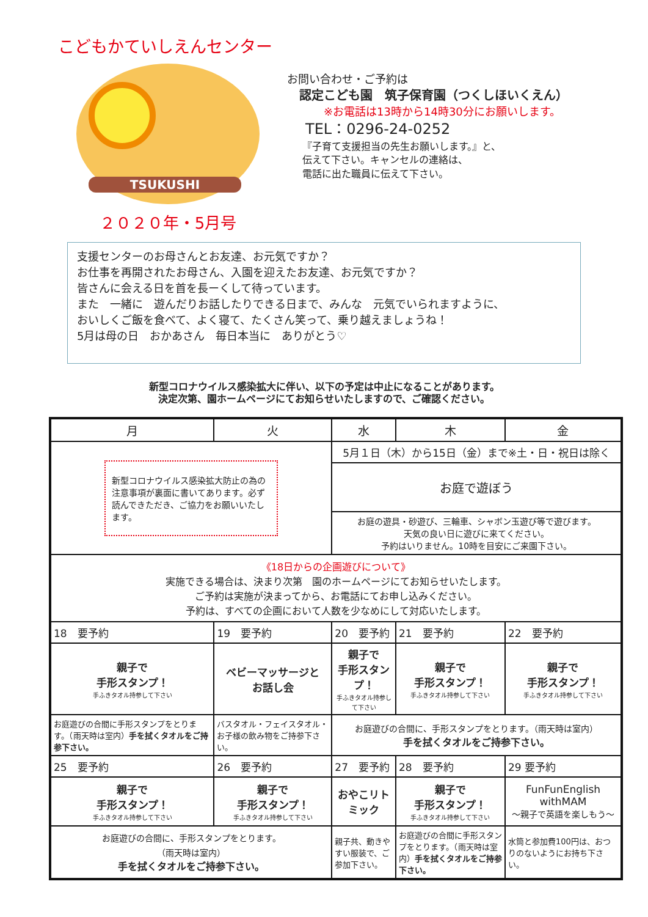こどもかていしえんセンター
TSUKUSHI
２０２０年・5月号
お問い合わせ・ご予約は
認定こども園　筑子保育園（つくしほいくえん）
※お電話は13時から14時30分にお願いします。
TEL：0296-24-0252
『子育て支援担当の先生お願いします。』と、
伝えて下さい。キャンセルの連絡は、
電話に出た職員に伝えて下さい。
支援センターのお母さんとお友達、お元気ですか？
お仕事を再開されたお母さん、入園を迎えたお友達、お元気ですか？
皆さんに会える日を首を長ーくして待っています。
また　一緒に　遊んだりお話したりできる日まで、みんな　元気でいられますように、
おいしくご飯を食べて、よく寝て、たくさん笑って、乗り越えましょうね！
5月は母の日　おかあさん　毎日本当に　ありがとう♡
新型コロナウイルス感染拡大に伴い、以下の予定は中止になることがあります。
決定次第、園ホームページにてお知らせいたしますので、ご確認ください。
| 月 | 火 | 水 | 木 | 金 |
| --- | --- | --- | --- | --- |
| 新型コロナウイルス感染拡大防止の為の注意事項が裏面に書いてあります。必ず読んできただき、ご協力をお願いいたします。 | | 5月１日（木）から15日（金）まで※土・日・祝日は除く | | |
| | | お庭で遊ぼう | | |
| | | お庭の遊具・砂遊び、三輪車、シャボン玉遊び等で遊びます。 天気の良い日に遊びに来てください。 予約はいりません。10時を目安にご来園下さい。 | | |
| 《18日からの企画遊びについて》 実施できる場合は、決まり次第 園のホームページにてお知らせいたします。 ご予約は実施が決まってから、お電話にてお申し込みください。 予約は、すべての企画において人数を少なめにして対応いたします。 | | | | |
| 18 要予約 | 19 要予約 | 20 要予約 | 21 要予約 | 22 要予約 |
| 親子で 手形スタンプ！ 手ふきタオル持参して下さい | ベビーマッサージと お話し会 | 親子で 手形スタンプ！ 手ふきタオル持参して下さい | 親子で 手形スタンプ！ 手ふきタオル持参して下さい | 親子で 手形スタンプ！ 手ふきタオル持参して下さい |
| お庭遊びの合間に手形スタンプをとります。（雨天時は室内） 手を拭くタオルをご持参下さい。 | バスタオル・フェイスタオル・お子様の飲み物をご持参下さい。 | お庭遊びの合間に、手形スタンプをとります。（雨天時は室内） 手を拭くタオルをご持参下さい。 | | |
| 25 要予約 | 26 要予約 | 27 要予約 | 28 要予約 | 29 要予約 |
| 親子で 手形スタンプ！ 手ふきタオル持参して下さい | 親子で 手形スタンプ！ 手ふきタオル持参して下さい | おやこリトミック | 親子で 手形スタンプ！ 手ふきタオル持参して下さい | FunFunEnglish withMAM 〜親子で英語を楽しもう〜 |
| お庭遊びの合間に、手形スタンプをとります。 （雨天時は室内） 手を拭くタオルをご持参下さい。 | | 親子共、動きやすい服装で、ご参加下さい。 | お庭遊びの合間に手形スタンプをとります。（雨天時は室内） 手を拭くタオルをご持参下さい。 | 水筒と参加費100円は、おつりのないようにお持ち下さい。 |